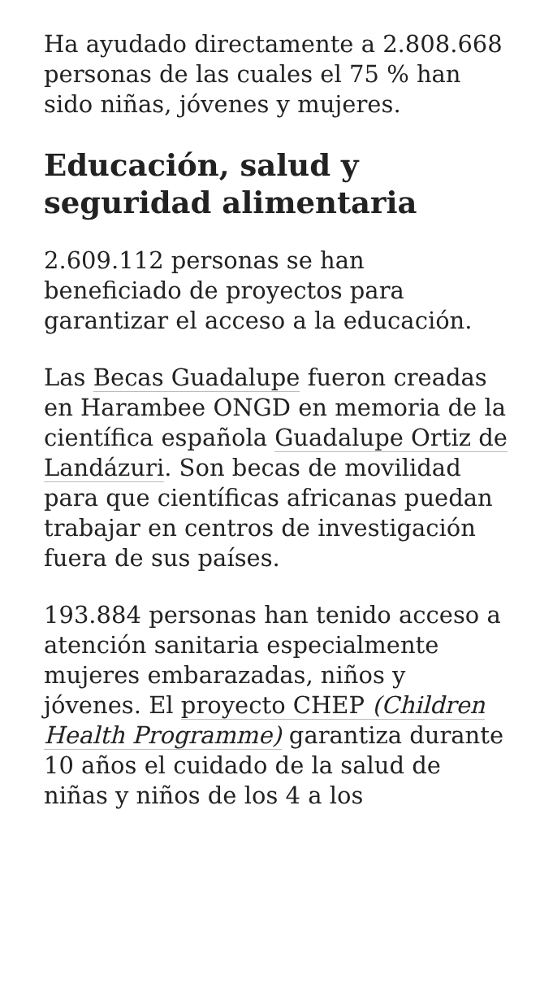Ha ayudado directamente a 2.808.668 personas de las cuales el 75 % han sido niñas, jóvenes y mujeres.
Educación, salud y seguridad alimentaria
2.609.112 personas se han beneficiado de proyectos para garantizar el acceso a la educación.
Las Becas Guadalupe fueron creadas en Harambee ONGD en memoria de la científica española Guadalupe Ortiz de Landázuri. Son becas de movilidad para que científicas africanas puedan trabajar en centros de investigación fuera de sus países.
193.884 personas han tenido acceso a atención sanitaria especialmente mujeres embarazadas, niños y jóvenes. El proyecto CHEP (Children Health Programme) garantiza durante 10 años el cuidado de la salud de niñas y niños de los 4 a los